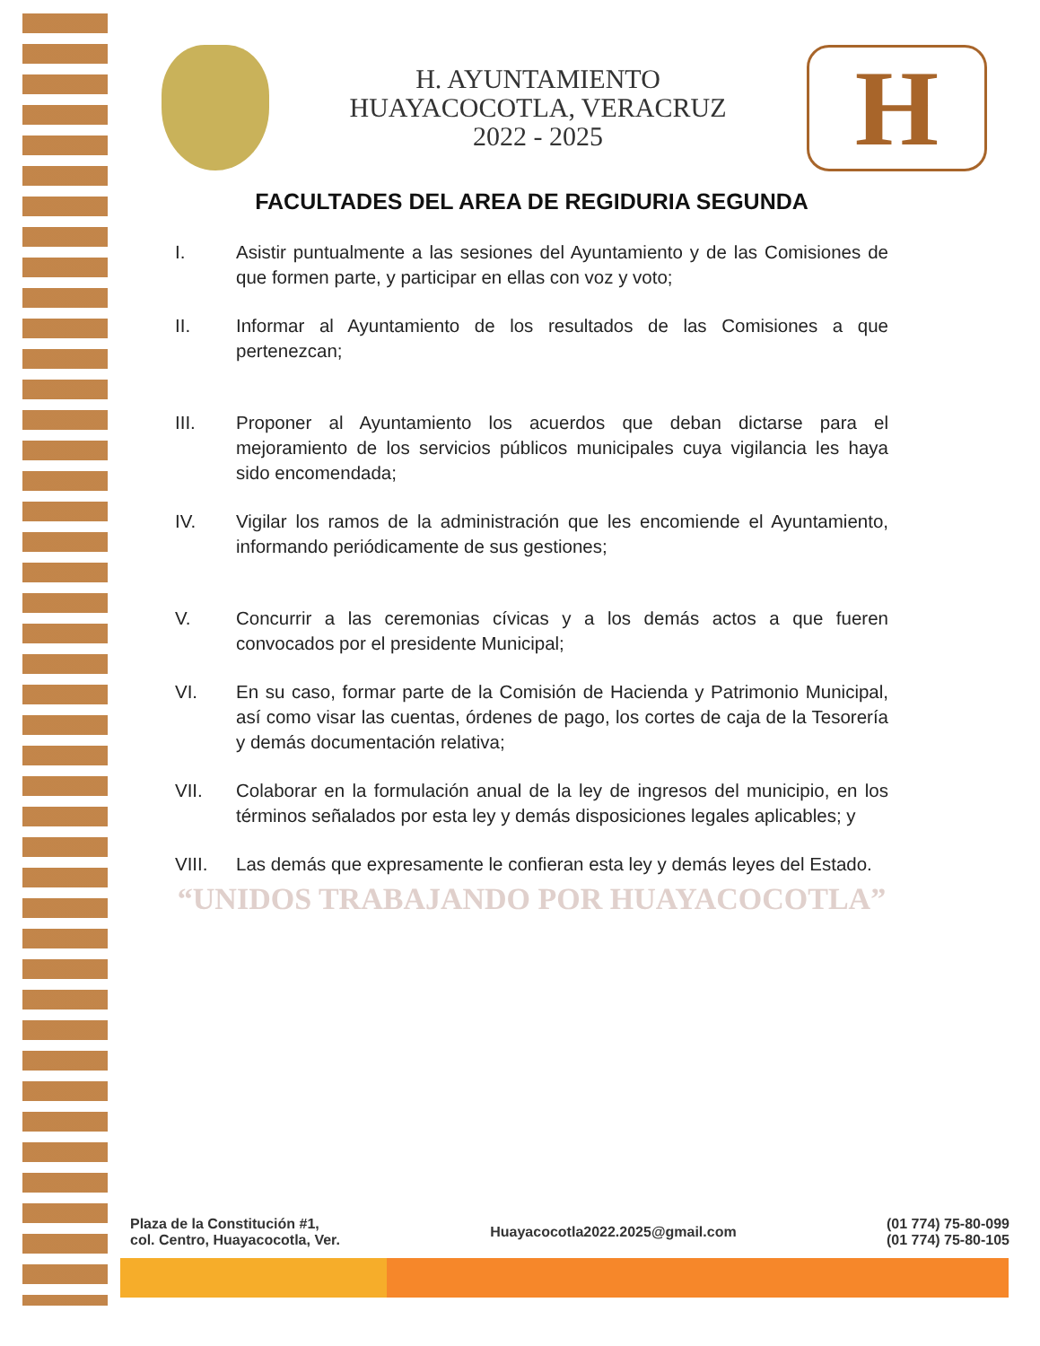H. AYUNTAMIENTO
HUAYACOCOTLA, VERACRUZ
2022 - 2025
H
FACULTADES DEL AREA DE REGIDURIA SEGUNDA
I. Asistir puntualmente a las sesiones del Ayuntamiento y de las Comisiones de que formen parte, y participar en ellas con voz y voto;
II. Informar al Ayuntamiento de los resultados de las Comisiones a que pertenezcan;
III. Proponer al Ayuntamiento los acuerdos que deban dictarse para el mejoramiento de los servicios públicos municipales cuya vigilancia les haya sido encomendada;
IV. Vigilar los ramos de la administración que les encomiende el Ayuntamiento, informando periódicamente de sus gestiones;
V. Concurrir a las ceremonias cívicas y a los demás actos a que fueren convocados por el presidente Municipal;
VI. En su caso, formar parte de la Comisión de Hacienda y Patrimonio Municipal, así como visar las cuentas, órdenes de pago, los cortes de caja de la Tesorería y demás documentación relativa;
VII. Colaborar en la formulación anual de la ley de ingresos del municipio, en los términos señalados por esta ley y demás disposiciones legales aplicables; y
VIII. Las demás que expresamente le confieran esta ley y demás leyes del Estado.
“UNIDOS TRABAJANDO POR HUAYACOCOTLA”
Plaza de la Constitución #1,
col. Centro, Huayacocotla, Ver.
Huayacocotla2022.2025@gmail.com
(01 774) 75-80-099
(01 774) 75-80-105